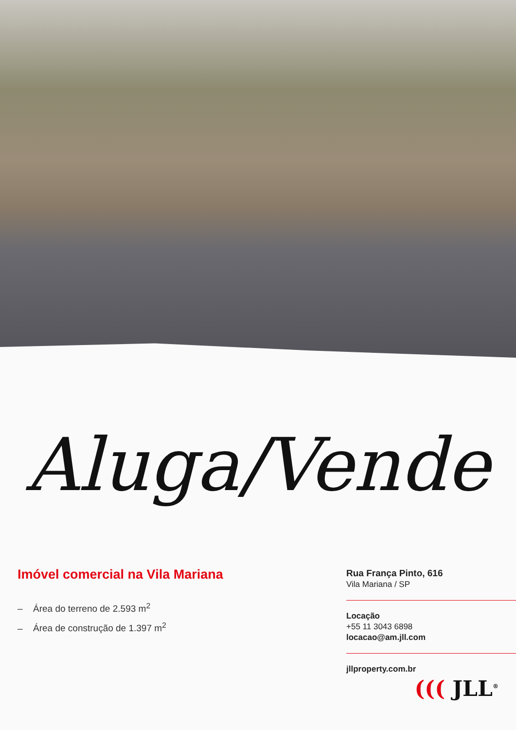Aluga/Vende
Imóvel comercial na Vila Mariana
– Área do terreno de 2.593 m<sup>2</sup>
– Área de construção de 1.397 m<sup>2</sup>
Rua França Pinto, 616
Vila Mariana / SP
Locação
+55 11 3043 6898
locacao@am.jll.com
jllproperty.com.br
((( JLL<sup>®</sup>